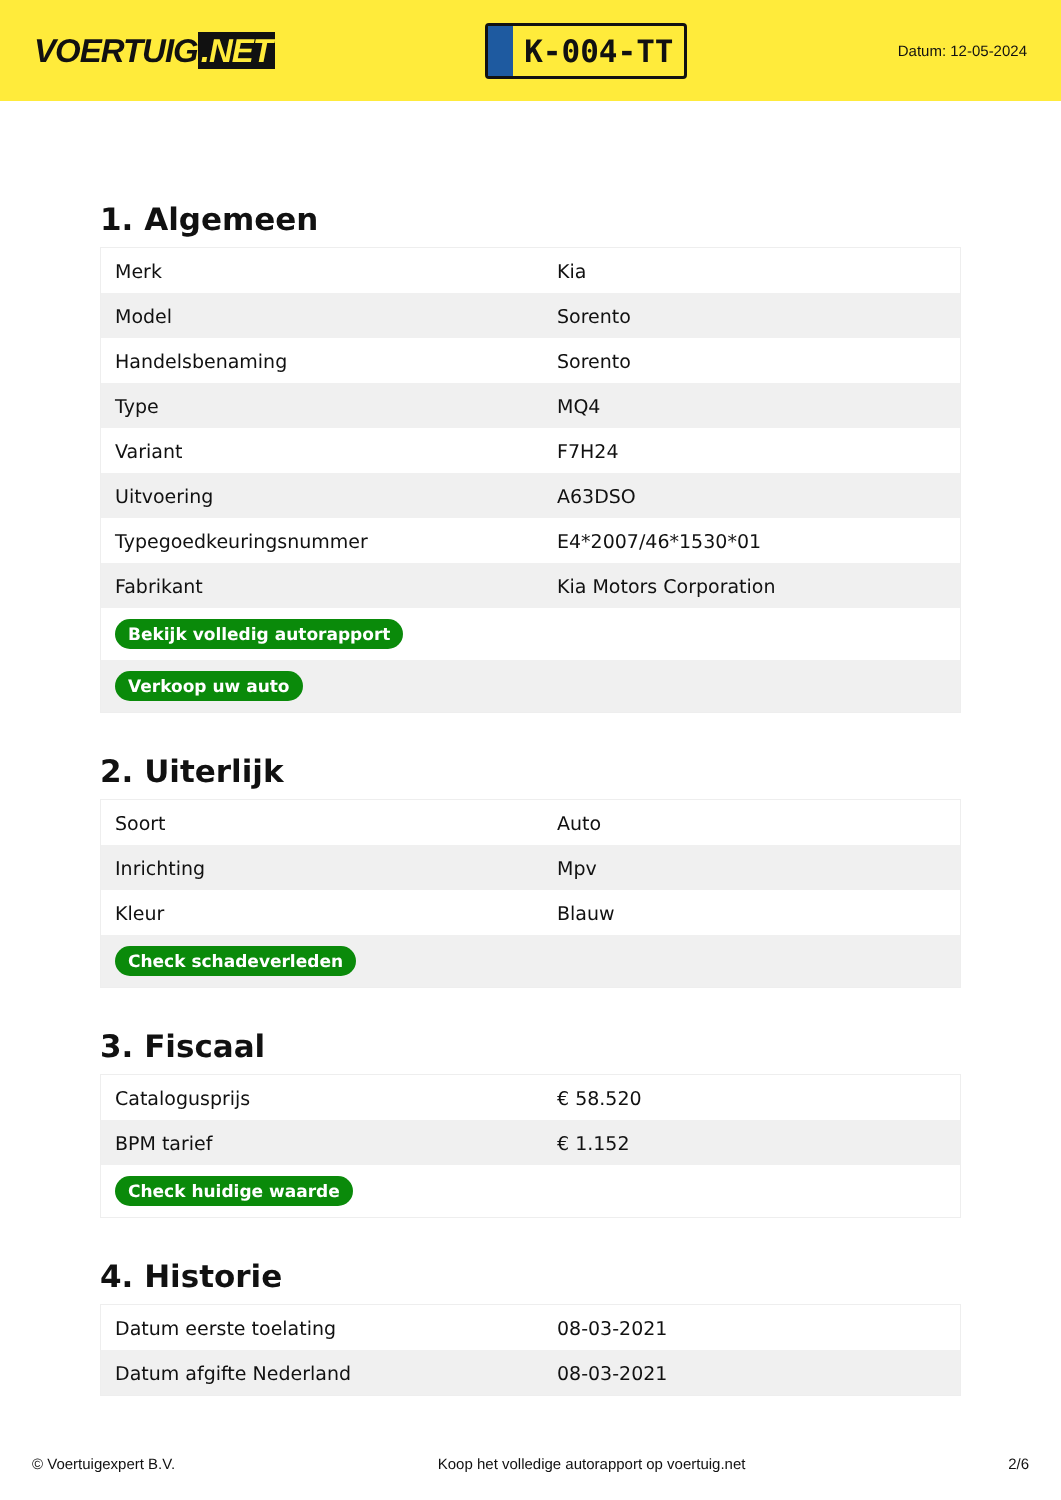VOERTUIG.NET
K-004-TT
Datum: 12-05-2024
1. Algemeen
| Merk | Kia |
| Model | Sorento |
| Handelsbenaming | Sorento |
| Type | MQ4 |
| Variant | F7H24 |
| Uitvoering | A63DSO |
| Typegoedkeuringsnummer | E4*2007/46*1530*01 |
| Fabrikant | Kia Motors Corporation |
| Bekijk volledig autorapport | |
| Verkoop uw auto | |
2. Uiterlijk
| Soort | Auto |
| Inrichting | Mpv |
| Kleur | Blauw |
| Check schadeverleden | |
3. Fiscaal
| Catalogusprijs | € 58.520 |
| BPM tarief | € 1.152 |
| Check huidige waarde | |
4. Historie
| Datum eerste toelating | 08-03-2021 |
| Datum afgifte Nederland | 08-03-2021 |
© Voertuigexpert B.V. Koop het volledige autorapport op voertuig.net 2/6